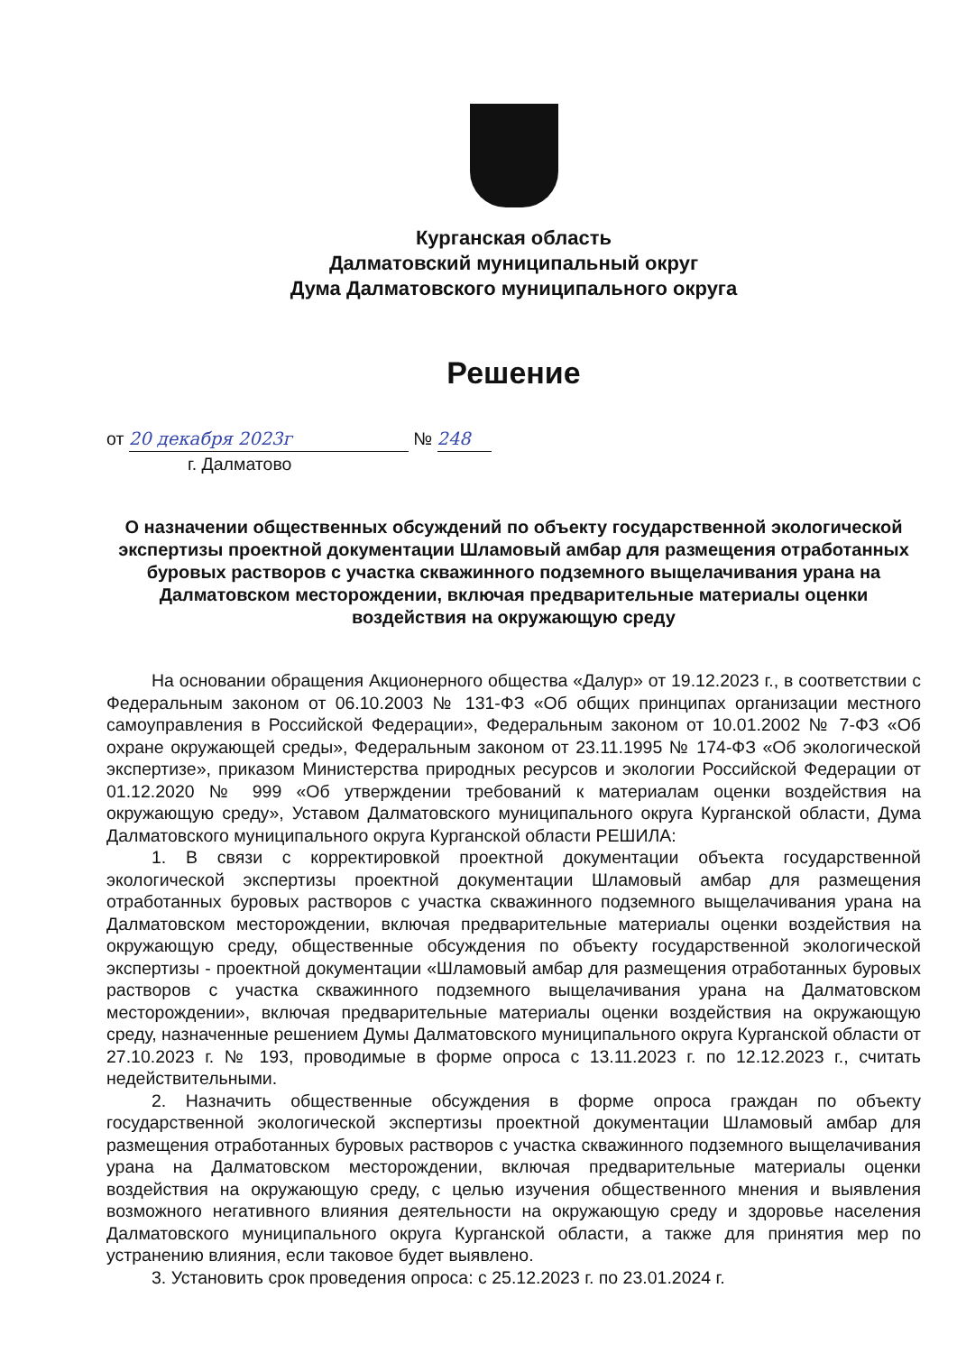Курганская область
Далматовский муниципальный округ
Дума Далматовского муниципального округа
Решение
от 20 декабря 2023г № 248
г. Далматово
О назначении общественных обсуждений по объекту государственной экологической экспертизы проектной документации Шламовый амбар для размещения отработанных буровых растворов с участка скважинного подземного выщелачивания урана на Далматовском месторождении, включая предварительные материалы оценки воздействия на окружающую среду
На основании обращения Акционерного общества «Далур» от 19.12.2023 г., в соответствии с Федеральным законом от 06.10.2003 № 131-ФЗ «Об общих принципах организации местного самоуправления в Российской Федерации», Федеральным законом от 10.01.2002 № 7-ФЗ «Об охране окружающей среды», Федеральным законом от 23.11.1995 № 174-ФЗ «Об экологической экспертизе», приказом Министерства природных ресурсов и экологии Российской Федерации от 01.12.2020 № 999 «Об утверждении требований к материалам оценки воздействия на окружающую среду», Уставом Далматовского муниципального округа Курганской области, Дума Далматовского муниципального округа Курганской области РЕШИЛА:
1. В связи с корректировкой проектной документации объекта государственной экологической экспертизы проектной документации Шламовый амбар для размещения отработанных буровых растворов с участка скважинного подземного выщелачивания урана на Далматовском месторождении, включая предварительные материалы оценки воздействия на окружающую среду, общественные обсуждения по объекту государственной экологической экспертизы - проектной документации «Шламовый амбар для размещения отработанных буровых растворов с участка скважинного подземного выщелачивания урана на Далматовском месторождении», включая предварительные материалы оценки воздействия на окружающую среду, назначенные решением Думы Далматовского муниципального округа Курганской области от 27.10.2023 г. № 193, проводимые в форме опроса с 13.11.2023 г. по 12.12.2023 г., считать недействительными.
2. Назначить общественные обсуждения в форме опроса граждан по объекту государственной экологической экспертизы проектной документации Шламовый амбар для размещения отработанных буровых растворов с участка скважинного подземного выщелачивания урана на Далматовском месторождении, включая предварительные материалы оценки воздействия на окружающую среду, с целью изучения общественного мнения и выявления возможного негативного влияния деятельности на окружающую среду и здоровье населения Далматовского муниципального округа Курганской области, а также для принятия мер по устранению влияния, если таковое будет выявлено.
3. Установить срок проведения опроса: с 25.12.2023 г. по 23.01.2024 г.